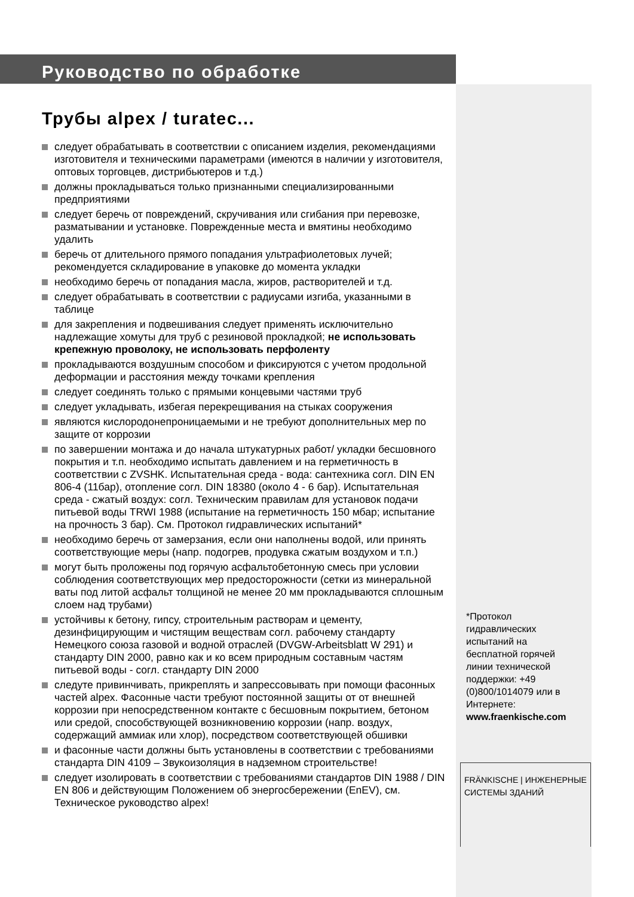Руководство по обработке
Трубы alpex / turatec...
следует обрабатывать в соответствии с описанием изделия, рекомендациями изготовителя и техническими параметрами (имеются в наличии у изготовителя, оптовых торговцев, дистрибьютеров и т.д.)
должны прокладываться только признанными специализированными предприятиями
следует беречь от повреждений, скручивания или сгибания при перевозке, разматывании и установке. Поврежденные места и вмятины необходимо удалить
беречь от длительного прямого попадания ультрафиолетовых лучей; рекомендуется складирование в упаковке до момента укладки
необходимо беречь от попадания масла, жиров, растворителей и т.д.
следует обрабатывать в соответствии с радиусами изгиба, указанными в таблице
для закрепления и подвешивания следует применять исключительно надлежащие хомуты для труб с резиновой прокладкой; не использовать крепежную проволоку, не использовать перфоленту
прокладываются воздушным способом и фиксируются с учетом продольной деформации и расстояния между точками крепления
следует соединять только с прямыми концевыми частями труб
следует укладывать, избегая перекрещивания на стыках сооружения
являются кислородонепроницаемыми и не требуют дополнительных мер по защите от коррозии
по завершении монтажа и до начала штукатурных работ/ укладки бесшовного покрытия и т.п. необходимо испытать давлением и на герметичность в соответствии с ZVSHK. Испытательная среда - вода: сантехника согл. DIN EN 806-4 (11бар), отопление согл. DIN 18380 (около 4 - 6 бар). Испытательная среда - сжатый воздух: согл. Техническим правилам для установок подачи питьевой воды TRWI 1988 (испытание на герметичность 150 мбар; испытание на прочность 3 бар). См. Протокол гидравлических испытаний*
необходимо беречь от замерзания, если они наполнены водой, или принять соответствующие меры (напр. подогрев, продувка сжатым воздухом и т.п.)
могут быть проложены под горячую асфальтобетонную смесь при условии соблюдения соответствующих мер предосторожности (сетки из минеральной ваты под литой асфальт толщиной не менее 20 мм прокладываются сплошным слоем над трубами)
устойчивы к бетону, гипсу, строительным растворам и цементу, дезинфицирующим и чистящим веществам согл. рабочему стандарту Немецкого союза газовой и водной отраслей (DVGW-Arbeitsblatt W 291) и стандарту DIN 2000, равно как и ко всем природным составным частям питьевой воды - согл. стандарту DIN 2000
следуте привинчивать, прикреплять и запрессовывать при помощи фасонных частей alpex. Фасонные части требуют постоянной защиты от от внешней коррозии при непосредственном контакте с бесшовным покрытием, бетоном или средой, способствующей возникновению коррозии (напр. воздух, содержащий аммиак или хлор), посредством соответствующей обшивки
и фасонные части должны быть установлены в соответствии с требованиями стандарта DIN 4109 – Звукоизоляция в надземном строительстве!
следует изолировать в соответствии с требованиями стандартов DIN 1988 / DIN EN 806 и действующим Положением об энергосбережении (EnEV), см. Техническое руководство alpex!
*Протокол гидравлических испытаний на бесплатной горячей линии технической поддержки: +49 (0)800/1014079 или в Интернете: www.fraenkische.com
FRÄNKISCHE | ИНЖЕНЕРНЫЕ СИСТЕМЫ ЗДАНИЙ